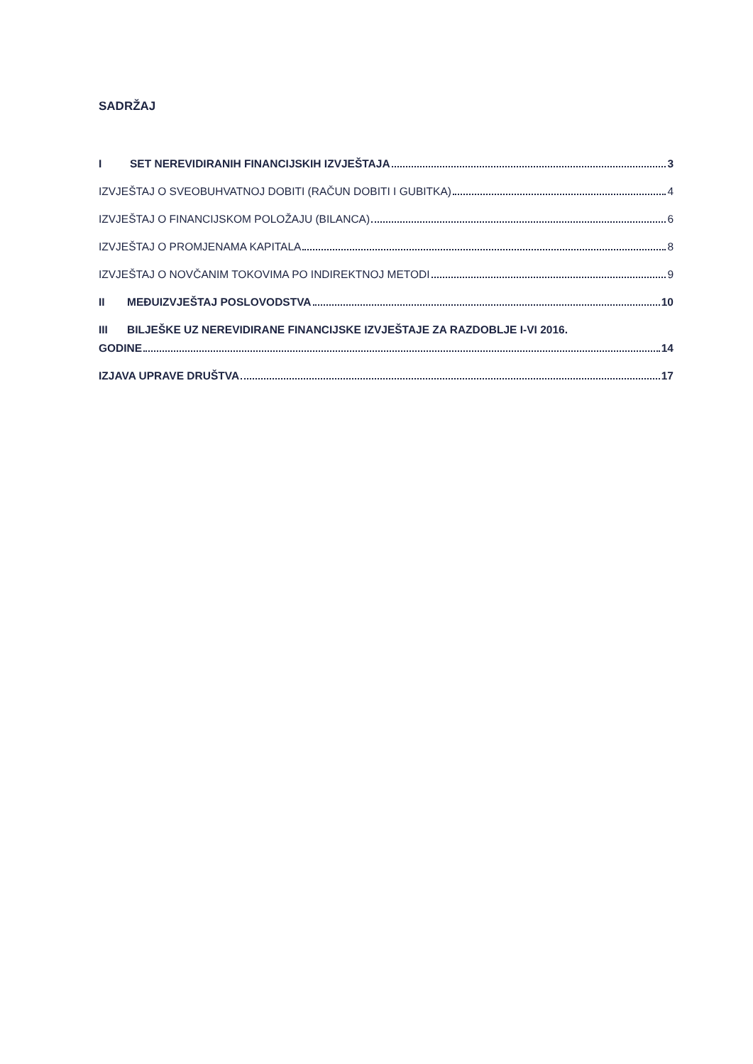SADRŽAJ
I SET NEREVIDIRANIH FINANCIJSKIH IZVJEŠTAJA 3
IZVJEŠTAJ O SVEOBUHVATNOJ DOBITI (RAČUN DOBITI I GUBITKA) 4
IZVJEŠTAJ O FINANCIJSKOM POLOŽAJU (BILANCA) 6
IZVJEŠTAJ O PROMJENAMA KAPITALA 8
IZVJEŠTAJ O NOVČANIM TOKOVIMA PO INDIREKTNOJ METODI 9
II MEĐUIZVJEŠTAJ POSLOVODSTVA 10
III BILJEŠKE UZ NEREVIDIRANE FINANCIJSKE IZVJEŠTAJE ZA RAZDOBLJE I-VI 2016.
GODINE 14
IZJAVA UPRAVE DRUŠTVA 17